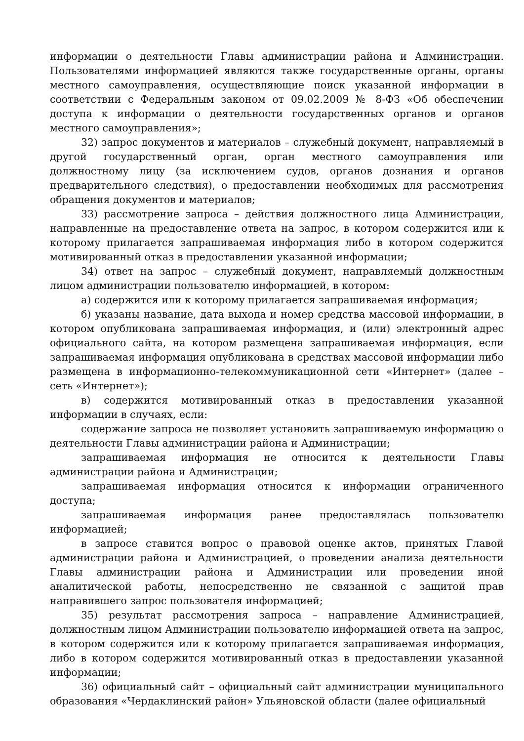информации о деятельности Главы администрации района и Администрации. Пользователями информацией являются также государственные органы, органы местного самоуправления, осуществляющие поиск указанной информации в соответствии с Федеральным законом от 09.02.2009 № 8-ФЗ «Об обеспечении доступа к информации о деятельности государственных органов и органов местного самоуправления»;
32) запрос документов и материалов – служебный документ, направляемый в другой государственный орган, орган местного самоуправления или должностному лицу (за исключением судов, органов дознания и органов предварительного следствия), о предоставлении необходимых для рассмотрения обращения документов и материалов;
33) рассмотрение запроса – действия должностного лица Администрации, направленные на предоставление ответа на запрос, в котором содержится или к которому прилагается запрашиваемая информация либо в котором содержится мотивированный отказ в предоставлении указанной информации;
34) ответ на запрос – служебный документ, направляемый должностным лицом администрации пользователю информацией, в котором:
а) содержится или к которому прилагается запрашиваемая информация;
б) указаны название, дата выхода и номер средства массовой информации, в котором опубликована запрашиваемая информация, и (или) электронный адрес официального сайта, на котором размещена запрашиваемая информация, если запрашиваемая информация опубликована в средствах массовой информации либо размещена в информационно-телекоммуникационной сети «Интернет» (далее – сеть «Интернет»);
в) содержится мотивированный отказ в предоставлении указанной информации в случаях, если:
содержание запроса не позволяет установить запрашиваемую информацию о деятельности Главы администрации района и Администрации;
запрашиваемая информация не относится к деятельности Главы администрации района и Администрации;
запрашиваемая информация относится к информации ограниченного доступа;
запрашиваемая информация ранее предоставлялась пользователю информацией;
в запросе ставится вопрос о правовой оценке актов, принятых Главой администрации района и Администрацией, о проведении анализа деятельности Главы администрации района и Администрации или проведении иной аналитической работы, непосредственно не связанной с защитой прав направившего запрос пользователя информацией;
35) результат рассмотрения запроса – направление Администрацией, должностным лицом Администрации пользователю информацией ответа на запрос, в котором содержится или к которому прилагается запрашиваемая информация, либо в котором содержится мотивированный отказ в предоставлении указанной информации;
36) официальный сайт – официальный сайт администрации муниципального образования «Чердаклинский район» Ульяновской области (далее официальный